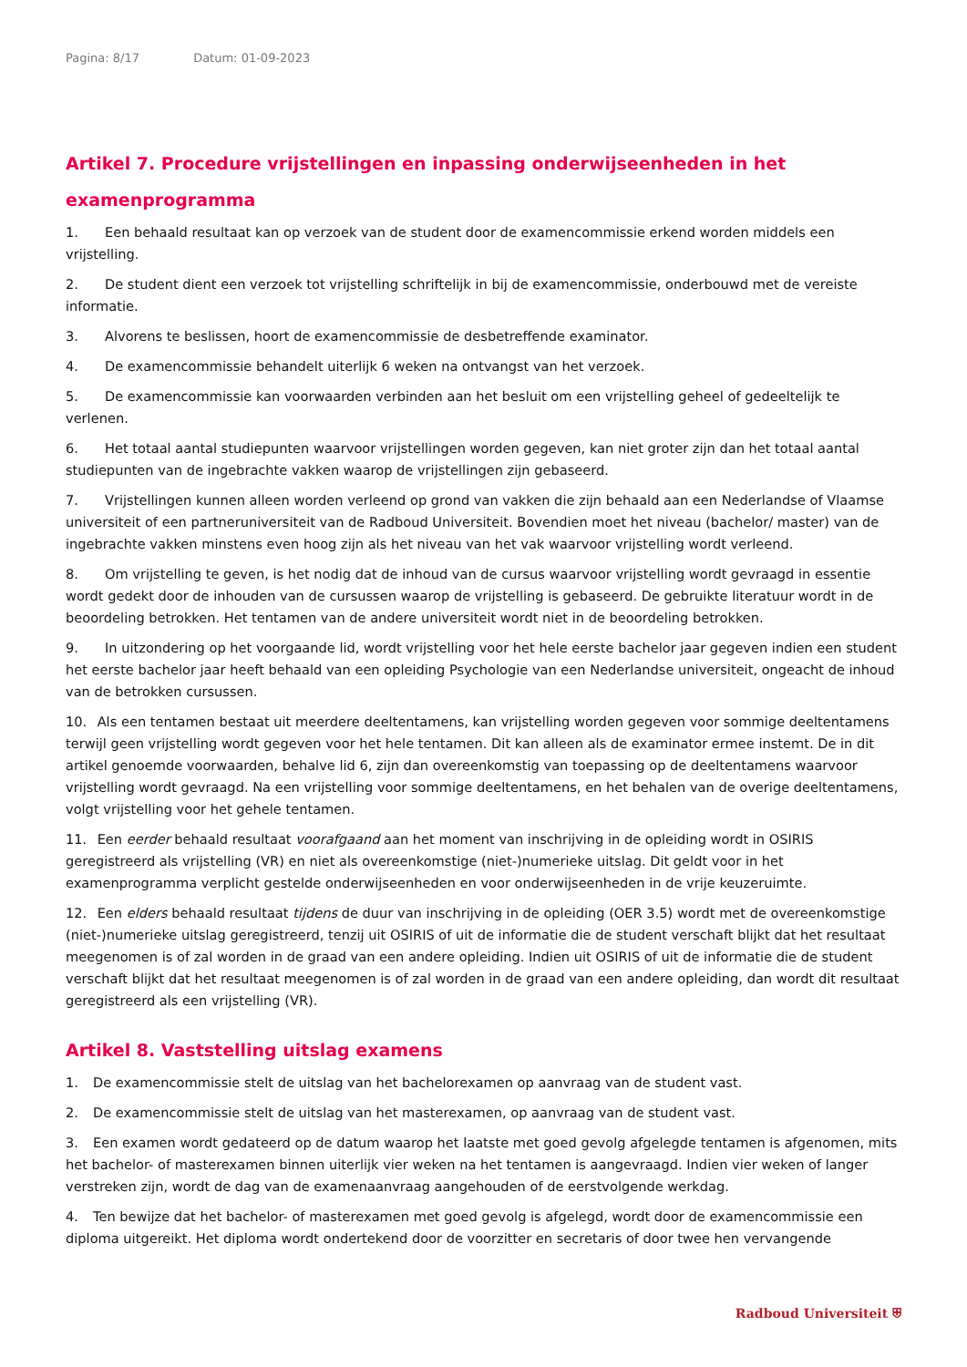Pagina: 8/17 Datum: 01-09-2023
Artikel 7. Procedure vrijstellingen en inpassing onderwijseenheden in het examenprogramma
1. Een behaald resultaat kan op verzoek van de student door de examencommissie erkend worden middels een vrijstelling.
2. De student dient een verzoek tot vrijstelling schriftelijk in bij de examencommissie, onderbouwd met de vereiste informatie.
3. Alvorens te beslissen, hoort de examencommissie de desbetreffende examinator.
4. De examencommissie behandelt uiterlijk 6 weken na ontvangst van het verzoek.
5. De examencommissie kan voorwaarden verbinden aan het besluit om een vrijstelling geheel of gedeeltelijk te verlenen.
6. Het totaal aantal studiepunten waarvoor vrijstellingen worden gegeven, kan niet groter zijn dan het totaal aantal studiepunten van de ingebrachte vakken waarop de vrijstellingen zijn gebaseerd.
7. Vrijstellingen kunnen alleen worden verleend op grond van vakken die zijn behaald aan een Nederlandse of Vlaamse universiteit of een partneruniversiteit van de Radboud Universiteit. Bovendien moet het niveau (bachelor/ master) van de ingebrachte vakken minstens even hoog zijn als het niveau van het vak waarvoor vrijstelling wordt verleend.
8. Om vrijstelling te geven, is het nodig dat de inhoud van de cursus waarvoor vrijstelling wordt gevraagd in essentie wordt gedekt door de inhouden van de cursussen waarop de vrijstelling is gebaseerd. De gebruikte literatuur wordt in de beoordeling betrokken. Het tentamen van de andere universiteit wordt niet in de beoordeling betrokken.
9. In uitzondering op het voorgaande lid, wordt vrijstelling voor het hele eerste bachelor jaar gegeven indien een student het eerste bachelor jaar heeft behaald van een opleiding Psychologie van een Nederlandse universiteit, ongeacht de inhoud van de betrokken cursussen.
10. Als een tentamen bestaat uit meerdere deeltentamens, kan vrijstelling worden gegeven voor sommige deeltentamens terwijl geen vrijstelling wordt gegeven voor het hele tentamen. Dit kan alleen als de examinator ermee instemt. De in dit artikel genoemde voorwaarden, behalve lid 6, zijn dan overeenkomstig van toepassing op de deeltentamens waarvoor vrijstelling wordt gevraagd. Na een vrijstelling voor sommige deeltentamens, en het behalen van de overige deeltentamens, volgt vrijstelling voor het gehele tentamen.
11. Een eerder behaald resultaat voorafgaand aan het moment van inschrijving in de opleiding wordt in OSIRIS geregistreerd als vrijstelling (VR) en niet als overeenkomstige (niet-)numerieke uitslag. Dit geldt voor in het examenprogramma verplicht gestelde onderwijseenheden en voor onderwijseenheden in de vrije keuzeruimte.
12. Een elders behaald resultaat tijdens de duur van inschrijving in de opleiding (OER 3.5) wordt met de overeenkomstige (niet-)numerieke uitslag geregistreerd, tenzij uit OSIRIS of uit de informatie die de student verschaft blijkt dat het resultaat meegenomen is of zal worden in de graad van een andere opleiding. Indien uit OSIRIS of uit de informatie die de student verschaft blijkt dat het resultaat meegenomen is of zal worden in de graad van een andere opleiding, dan wordt dit resultaat geregistreerd als een vrijstelling (VR).
Artikel 8. Vaststelling uitslag examens
1. De examencommissie stelt de uitslag van het bachelorexamen op aanvraag van de student vast.
2. De examencommissie stelt de uitslag van het masterexamen, op aanvraag van de student vast.
3. Een examen wordt gedateerd op de datum waarop het laatste met goed gevolg afgelegde tentamen is afgenomen, mits het bachelor- of masterexamen binnen uiterlijk vier weken na het tentamen is aangevraagd. Indien vier weken of langer verstreken zijn, wordt de dag van de examenaanvraag aangehouden of de eerstvolgende werkdag.
4. Ten bewijze dat het bachelor- of masterexamen met goed gevolg is afgelegd, wordt door de examencommissie een diploma uitgereikt. Het diploma wordt ondertekend door de voorzitter en secretaris of door twee hen vervangende
Radboud Universiteit ⛨